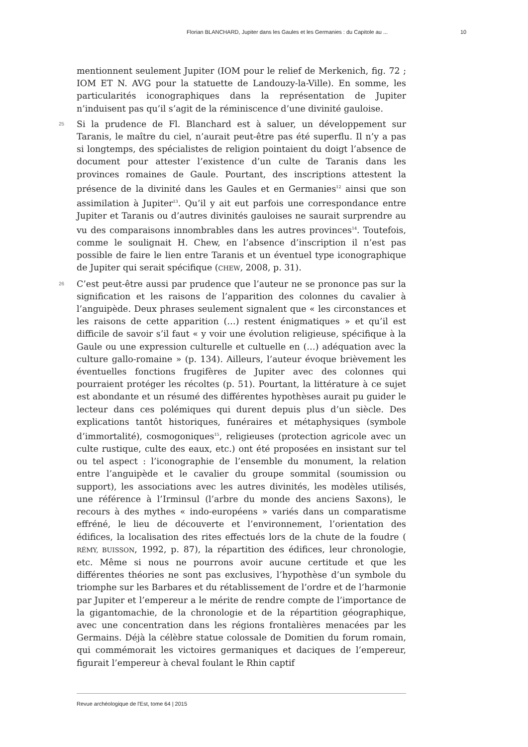Florian BLANCHARD, Jupiter dans les Gaules et les Germanies : du Capitole au ... 10
mentionnent seulement Jupiter (IOM pour le relief de Merkenich, fig. 72 ; IOM ET N. AVG pour la statuette de Landouzy-la-Ville). En somme, les particularités iconographiques dans la représentation de Jupiter n’induisent pas qu’il s’agit de la réminiscence d’une divinité gauloise.
25
Si la prudence de Fl. Blanchard est à saluer, un développement sur Taranis, le maître du ciel, n’aurait peut-être pas été superflu. Il n’y a pas si longtemps, des spécialistes de religion pointaient du doigt l’absence de document pour attester l’existence d’un culte de Taranis dans les provinces romaines de Gaule. Pourtant, des inscriptions attestent la présence de la divinité dans les Gaules et en Germanies<sup>12</sup> ainsi que son assimilation à Jupiter<sup>13</sup>. Qu’il y ait eut parfois une correspondance entre Jupiter et Taranis ou d’autres divinités gauloises ne saurait surprendre au vu des comparaisons innombrables dans les autres provinces<sup>14</sup>. Toutefois, comme le soulignait H. Chew, en l’absence d’inscription il n’est pas possible de faire le lien entre Taranis et un éventuel type iconographique de Jupiter qui serait spécifique (CHEW, 2008, p. 31).
26
C’est peut-être aussi par prudence que l’auteur ne se prononce pas sur la signification et les raisons de l’apparition des colonnes du cavalier à l’anguipède. Deux phrases seulement signalent que « les circonstances et les raisons de cette apparition (…) restent énigmatiques » et qu’il est difficile de savoir s’il faut « y voir une évolution religieuse, spécifique à la Gaule ou une expression culturelle et cultuelle en (…) adéquation avec la culture gallo-romaine » (p. 134). Ailleurs, l’auteur évoque brièvement les éventuelles fonctions frugifères de Jupiter avec des colonnes qui pourraient protéger les récoltes (p. 51). Pourtant, la littérature à ce sujet est abondante et un résumé des différentes hypothèses aurait pu guider le lecteur dans ces polémiques qui durent depuis plus d’un siècle. Des explications tantôt historiques, funéraires et métaphysiques (symbole d’immortalité), cosmogoniques<sup>15</sup>, religieuses (protection agricole avec un culte rustique, culte des eaux, etc.) ont été proposées en insistant sur tel ou tel aspect : l’iconographie de l’ensemble du monument, la relation entre l’anguipède et le cavalier du groupe sommital (soumission ou support), les associations avec les autres divinités, les modèles utilisés, une référence à l’Irminsul (l’arbre du monde des anciens Saxons), le recours à des mythes « indo-européens » variés dans un comparatisme effréné, le lieu de découverte et l’environnement, l’orientation des édifices, la localisation des rites effectués lors de la chute de la foudre ( RÉMY, BUISSON, 1992, p. 87), la répartition des édifices, leur chronologie, etc. Même si nous ne pourrons avoir aucune certitude et que les différentes théories ne sont pas exclusives, l’hypothèse d’un symbole du triomphe sur les Barbares et du rétablissement de l’ordre et de l’harmonie par Jupiter et l’empereur a le mérite de rendre compte de l’importance de la gigantomachie, de la chronologie et de la répartition géographique, avec une concentration dans les régions frontalières menacées par les Germains. Déjà la célèbre statue colossale de Domitien du forum romain, qui commémorait les victoires germaniques et daciques de l’empereur, figurait l’empereur à cheval foulant le Rhin captif
Revue archéologique de l'Est, tome 64 | 2015